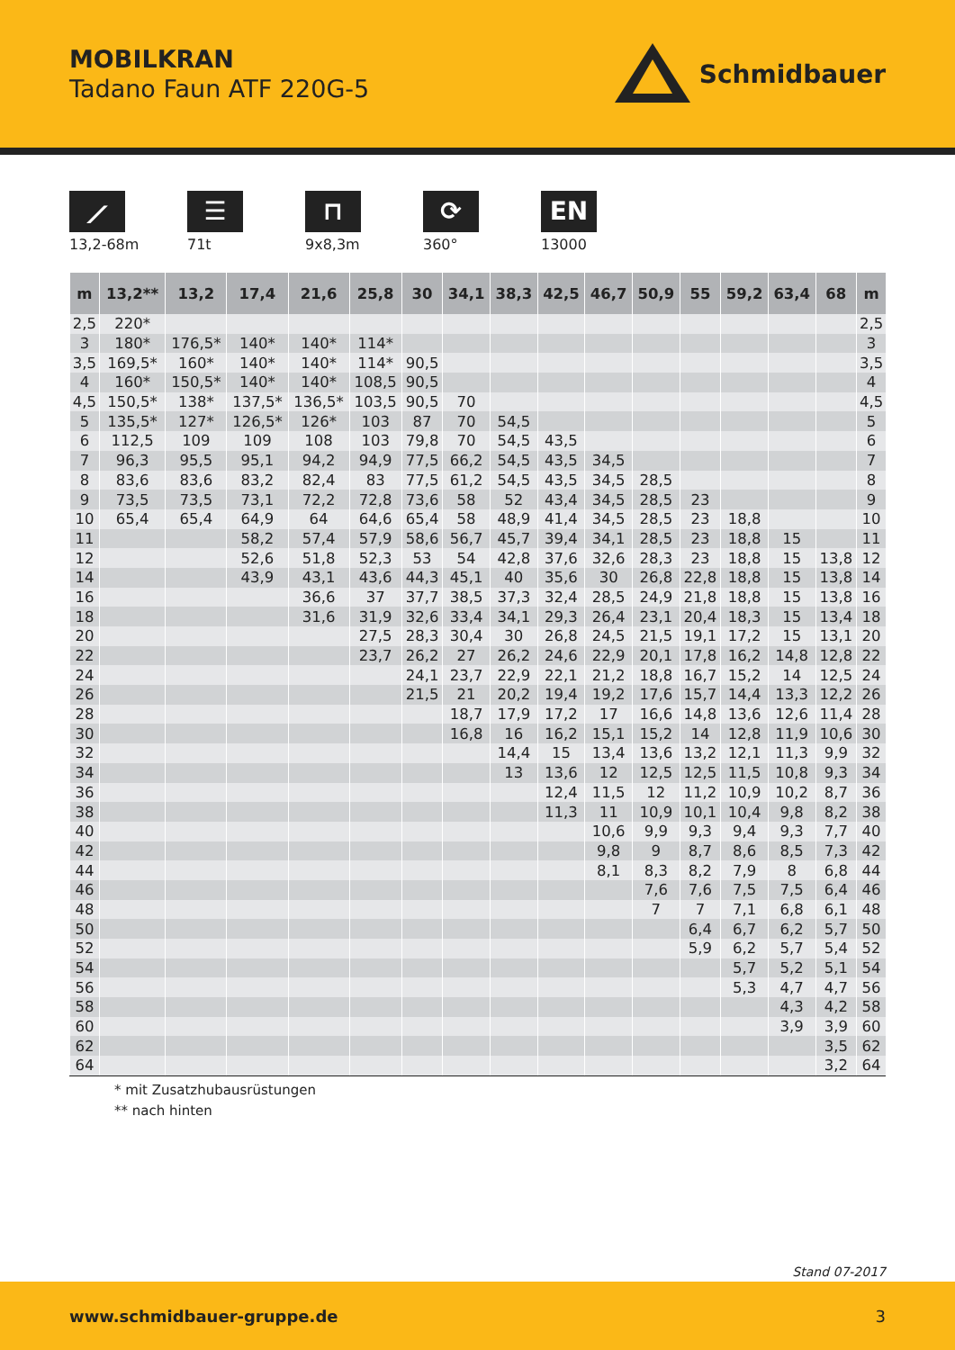MOBILKRAN
Tadano Faun ATF 220G-5
Schmidbauer
⟋
13,2-68m
☰
71t
⊓
9x8,3m
⟳
360°
EN
13000
| m | 13,2** | 13,2 | 17,4 | 21,6 | 25,8 | 30 | 34,1 | 38,3 | 42,5 | 46,7 | 50,9 | 55 | 59,2 | 63,4 | 68 | m |
| --- | --- | --- | --- | --- | --- | --- | --- | --- | --- | --- | --- | --- | --- | --- | --- | --- |
| 2,5 | 220* | | | | | | | | | | | | | | | 2,5 |
| 3 | 180* | 176,5* | 140* | 140* | 114* | | | | | | | | | | | 3 |
| 3,5 | 169,5* | 160* | 140* | 140* | 114* | 90,5 | | | | | | | | | | 3,5 |
| 4 | 160* | 150,5* | 140* | 140* | 108,5 | 90,5 | | | | | | | | | | 4 |
| 4,5 | 150,5* | 138* | 137,5* | 136,5* | 103,5 | 90,5 | 70 | | | | | | | | | 4,5 |
| 5 | 135,5* | 127* | 126,5* | 126* | 103 | 87 | 70 | 54,5 | | | | | | | | 5 |
| 6 | 112,5 | 109 | 109 | 108 | 103 | 79,8 | 70 | 54,5 | 43,5 | | | | | | | 6 |
| 7 | 96,3 | 95,5 | 95,1 | 94,2 | 94,9 | 77,5 | 66,2 | 54,5 | 43,5 | 34,5 | | | | | | 7 |
| 8 | 83,6 | 83,6 | 83,2 | 82,4 | 83 | 77,5 | 61,2 | 54,5 | 43,5 | 34,5 | 28,5 | | | | | 8 |
| 9 | 73,5 | 73,5 | 73,1 | 72,2 | 72,8 | 73,6 | 58 | 52 | 43,4 | 34,5 | 28,5 | 23 | | | | 9 |
| 10 | 65,4 | 65,4 | 64,9 | 64 | 64,6 | 65,4 | 58 | 48,9 | 41,4 | 34,5 | 28,5 | 23 | 18,8 | | | 10 |
| 11 | | | 58,2 | 57,4 | 57,9 | 58,6 | 56,7 | 45,7 | 39,4 | 34,1 | 28,5 | 23 | 18,8 | 15 | | 11 |
| 12 | | | 52,6 | 51,8 | 52,3 | 53 | 54 | 42,8 | 37,6 | 32,6 | 28,3 | 23 | 18,8 | 15 | 13,8 | 12 |
| 14 | | | 43,9 | 43,1 | 43,6 | 44,3 | 45,1 | 40 | 35,6 | 30 | 26,8 | 22,8 | 18,8 | 15 | 13,8 | 14 |
| 16 | | | | 36,6 | 37 | 37,7 | 38,5 | 37,3 | 32,4 | 28,5 | 24,9 | 21,8 | 18,8 | 15 | 13,8 | 16 |
| 18 | | | | 31,6 | 31,9 | 32,6 | 33,4 | 34,1 | 29,3 | 26,4 | 23,1 | 20,4 | 18,3 | 15 | 13,4 | 18 |
| 20 | | | | | 27,5 | 28,3 | 30,4 | 30 | 26,8 | 24,5 | 21,5 | 19,1 | 17,2 | 15 | 13,1 | 20 |
| 22 | | | | | 23,7 | 26,2 | 27 | 26,2 | 24,6 | 22,9 | 20,1 | 17,8 | 16,2 | 14,8 | 12,8 | 22 |
| 24 | | | | | | 24,1 | 23,7 | 22,9 | 22,1 | 21,2 | 18,8 | 16,7 | 15,2 | 14 | 12,5 | 24 |
| 26 | | | | | | 21,5 | 21 | 20,2 | 19,4 | 19,2 | 17,6 | 15,7 | 14,4 | 13,3 | 12,2 | 26 |
| 28 | | | | | | | 18,7 | 17,9 | 17,2 | 17 | 16,6 | 14,8 | 13,6 | 12,6 | 11,4 | 28 |
| 30 | | | | | | | 16,8 | 16 | 16,2 | 15,1 | 15,2 | 14 | 12,8 | 11,9 | 10,6 | 30 |
| 32 | | | | | | | | 14,4 | 15 | 13,4 | 13,6 | 13,2 | 12,1 | 11,3 | 9,9 | 32 |
| 34 | | | | | | | | 13 | 13,6 | 12 | 12,5 | 12,5 | 11,5 | 10,8 | 9,3 | 34 |
| 36 | | | | | | | | | 12,4 | 11,5 | 12 | 11,2 | 10,9 | 10,2 | 8,7 | 36 |
| 38 | | | | | | | | | 11,3 | 11 | 10,9 | 10,1 | 10,4 | 9,8 | 8,2 | 38 |
| 40 | | | | | | | | | | 10,6 | 9,9 | 9,3 | 9,4 | 9,3 | 7,7 | 40 |
| 42 | | | | | | | | | | 9,8 | 9 | 8,7 | 8,6 | 8,5 | 7,3 | 42 |
| 44 | | | | | | | | | | 8,1 | 8,3 | 8,2 | 7,9 | 8 | 6,8 | 44 |
| 46 | | | | | | | | | | | 7,6 | 7,6 | 7,5 | 7,5 | 6,4 | 46 |
| 48 | | | | | | | | | | | 7 | 7 | 7,1 | 6,8 | 6,1 | 48 |
| 50 | | | | | | | | | | | | 6,4 | 6,7 | 6,2 | 5,7 | 50 |
| 52 | | | | | | | | | | | | 5,9 | 6,2 | 5,7 | 5,4 | 52 |
| 54 | | | | | | | | | | | | | 5,7 | 5,2 | 5,1 | 54 |
| 56 | | | | | | | | | | | | | 5,3 | 4,7 | 4,7 | 56 |
| 58 | | | | | | | | | | | | | | 4,3 | 4,2 | 58 |
| 60 | | | | | | | | | | | | | | 3,9 | 3,9 | 60 |
| 62 | | | | | | | | | | | | | | | 3,5 | 62 |
| 64 | | | | | | | | | | | | | | | 3,2 | 64 |
* mit Zusatzhubausrüstungen
** nach hinten
Stand 07-2017
www.schmidbauer-gruppe.de 3